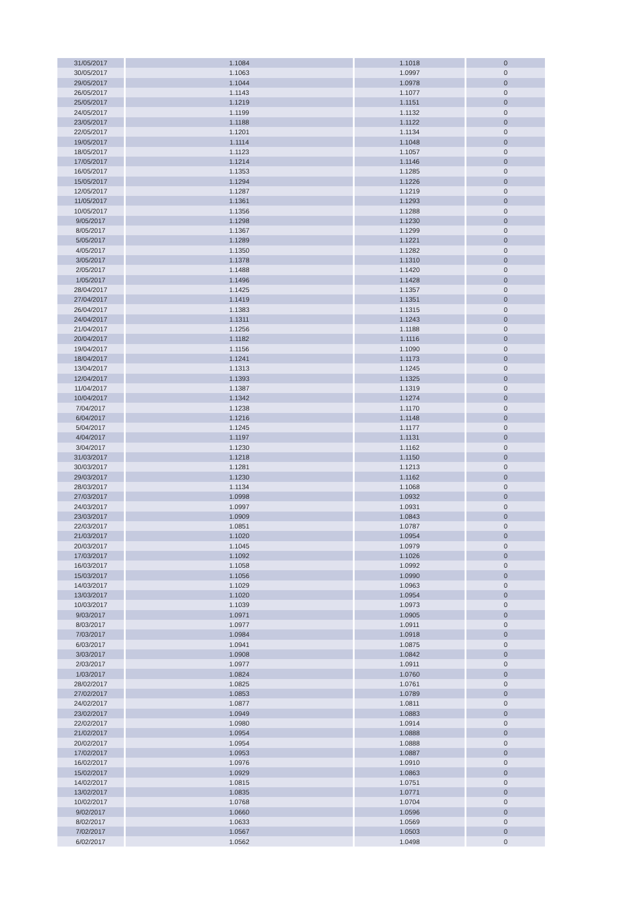| 31/05/2017 | 1.1084 | 1.1018 | 0 |
| 30/05/2017 | 1.1063 | 1.0997 | 0 |
| 29/05/2017 | 1.1044 | 1.0978 | 0 |
| 26/05/2017 | 1.1143 | 1.1077 | 0 |
| 25/05/2017 | 1.1219 | 1.1151 | 0 |
| 24/05/2017 | 1.1199 | 1.1132 | 0 |
| 23/05/2017 | 1.1188 | 1.1122 | 0 |
| 22/05/2017 | 1.1201 | 1.1134 | 0 |
| 19/05/2017 | 1.1114 | 1.1048 | 0 |
| 18/05/2017 | 1.1123 | 1.1057 | 0 |
| 17/05/2017 | 1.1214 | 1.1146 | 0 |
| 16/05/2017 | 1.1353 | 1.1285 | 0 |
| 15/05/2017 | 1.1294 | 1.1226 | 0 |
| 12/05/2017 | 1.1287 | 1.1219 | 0 |
| 11/05/2017 | 1.1361 | 1.1293 | 0 |
| 10/05/2017 | 1.1356 | 1.1288 | 0 |
| 9/05/2017 | 1.1298 | 1.1230 | 0 |
| 8/05/2017 | 1.1367 | 1.1299 | 0 |
| 5/05/2017 | 1.1289 | 1.1221 | 0 |
| 4/05/2017 | 1.1350 | 1.1282 | 0 |
| 3/05/2017 | 1.1378 | 1.1310 | 0 |
| 2/05/2017 | 1.1488 | 1.1420 | 0 |
| 1/05/2017 | 1.1496 | 1.1428 | 0 |
| 28/04/2017 | 1.1425 | 1.1357 | 0 |
| 27/04/2017 | 1.1419 | 1.1351 | 0 |
| 26/04/2017 | 1.1383 | 1.1315 | 0 |
| 24/04/2017 | 1.1311 | 1.1243 | 0 |
| 21/04/2017 | 1.1256 | 1.1188 | 0 |
| 20/04/2017 | 1.1182 | 1.1116 | 0 |
| 19/04/2017 | 1.1156 | 1.1090 | 0 |
| 18/04/2017 | 1.1241 | 1.1173 | 0 |
| 13/04/2017 | 1.1313 | 1.1245 | 0 |
| 12/04/2017 | 1.1393 | 1.1325 | 0 |
| 11/04/2017 | 1.1387 | 1.1319 | 0 |
| 10/04/2017 | 1.1342 | 1.1274 | 0 |
| 7/04/2017 | 1.1238 | 1.1170 | 0 |
| 6/04/2017 | 1.1216 | 1.1148 | 0 |
| 5/04/2017 | 1.1245 | 1.1177 | 0 |
| 4/04/2017 | 1.1197 | 1.1131 | 0 |
| 3/04/2017 | 1.1230 | 1.1162 | 0 |
| 31/03/2017 | 1.1218 | 1.1150 | 0 |
| 30/03/2017 | 1.1281 | 1.1213 | 0 |
| 29/03/2017 | 1.1230 | 1.1162 | 0 |
| 28/03/2017 | 1.1134 | 1.1068 | 0 |
| 27/03/2017 | 1.0998 | 1.0932 | 0 |
| 24/03/2017 | 1.0997 | 1.0931 | 0 |
| 23/03/2017 | 1.0909 | 1.0843 | 0 |
| 22/03/2017 | 1.0851 | 1.0787 | 0 |
| 21/03/2017 | 1.1020 | 1.0954 | 0 |
| 20/03/2017 | 1.1045 | 1.0979 | 0 |
| 17/03/2017 | 1.1092 | 1.1026 | 0 |
| 16/03/2017 | 1.1058 | 1.0992 | 0 |
| 15/03/2017 | 1.1056 | 1.0990 | 0 |
| 14/03/2017 | 1.1029 | 1.0963 | 0 |
| 13/03/2017 | 1.1020 | 1.0954 | 0 |
| 10/03/2017 | 1.1039 | 1.0973 | 0 |
| 9/03/2017 | 1.0971 | 1.0905 | 0 |
| 8/03/2017 | 1.0977 | 1.0911 | 0 |
| 7/03/2017 | 1.0984 | 1.0918 | 0 |
| 6/03/2017 | 1.0941 | 1.0875 | 0 |
| 3/03/2017 | 1.0908 | 1.0842 | 0 |
| 2/03/2017 | 1.0977 | 1.0911 | 0 |
| 1/03/2017 | 1.0824 | 1.0760 | 0 |
| 28/02/2017 | 1.0825 | 1.0761 | 0 |
| 27/02/2017 | 1.0853 | 1.0789 | 0 |
| 24/02/2017 | 1.0877 | 1.0811 | 0 |
| 23/02/2017 | 1.0949 | 1.0883 | 0 |
| 22/02/2017 | 1.0980 | 1.0914 | 0 |
| 21/02/2017 | 1.0954 | 1.0888 | 0 |
| 20/02/2017 | 1.0954 | 1.0888 | 0 |
| 17/02/2017 | 1.0953 | 1.0887 | 0 |
| 16/02/2017 | 1.0976 | 1.0910 | 0 |
| 15/02/2017 | 1.0929 | 1.0863 | 0 |
| 14/02/2017 | 1.0815 | 1.0751 | 0 |
| 13/02/2017 | 1.0835 | 1.0771 | 0 |
| 10/02/2017 | 1.0768 | 1.0704 | 0 |
| 9/02/2017 | 1.0660 | 1.0596 | 0 |
| 8/02/2017 | 1.0633 | 1.0569 | 0 |
| 7/02/2017 | 1.0567 | 1.0503 | 0 |
| 6/02/2017 | 1.0562 | 1.0498 | 0 |